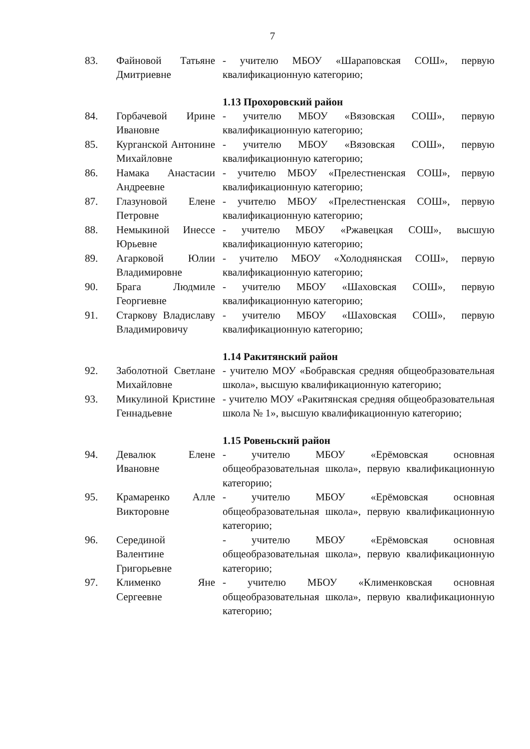7
83. Файновой Татьяне Дмитриевне
- учителю МБОУ «Шараповская СОШ», первую квалификационную категорию;
1.13 Прохоровский район
84. Горбачевой Ирине Ивановне
- учителю МБОУ «Вязовская СОШ», первую квалификационную категорию;
85. Курганской Антонине Михайловне
- учителю МБОУ «Вязовская СОШ», первую квалификационную категорию;
86. Намака Анастасии Андреевне
- учителю МБОУ «Прелестненская СОШ», первую квалификационную категорию;
87. Глазуновой Елене Петровне
- учителю МБОУ «Прелестненская СОШ», первую квалификационную категорию;
88. Немыкиной Инессе Юрьевне
- учителю МБОУ «Ржавецкая СОШ», высшую квалификационную категорию;
89. Агарковой Юлии Владимировне
- учителю МБОУ «Холоднянская СОШ», первую квалификационную категорию;
90. Брага Людмиле Георгиевне
- учителю МБОУ «Шаховская СОШ», первую квалификационную категорию;
91. Старкову Владиславу Владимировичу
- учителю МБОУ «Шаховская СОШ», первую квалификационную категорию;
1.14 Ракитянский район
92. Заболотной Светлане Михайловне
- учителю МОУ «Бобравская средняя общеобразовательная школа», высшую квалификационную категорию;
93. Микулиной Кристине Геннадьевне
- учителю МОУ «Ракитянская средняя общеобразовательная школа № 1», высшую квалификационную категорию;
1.15 Ровеньский район
94. Девалюк Елене Ивановне
- учителю МБОУ «Ерёмовская основная общеобразовательная школа», первую квалификационную категорию;
95. Крамаренко Алле Викторовне
- учителю МБОУ «Ерёмовская основная общеобразовательная школа», первую квалификационную категорию;
96. Серединой Валентине Григорьевне
- учителю МБОУ «Ерёмовская основная общеобразовательная школа», первую квалификационную категорию;
97. Клименко Яне Сергеевне
- учителю МБОУ «Клименковская основная общеобразовательная школа», первую квалификационную категорию;